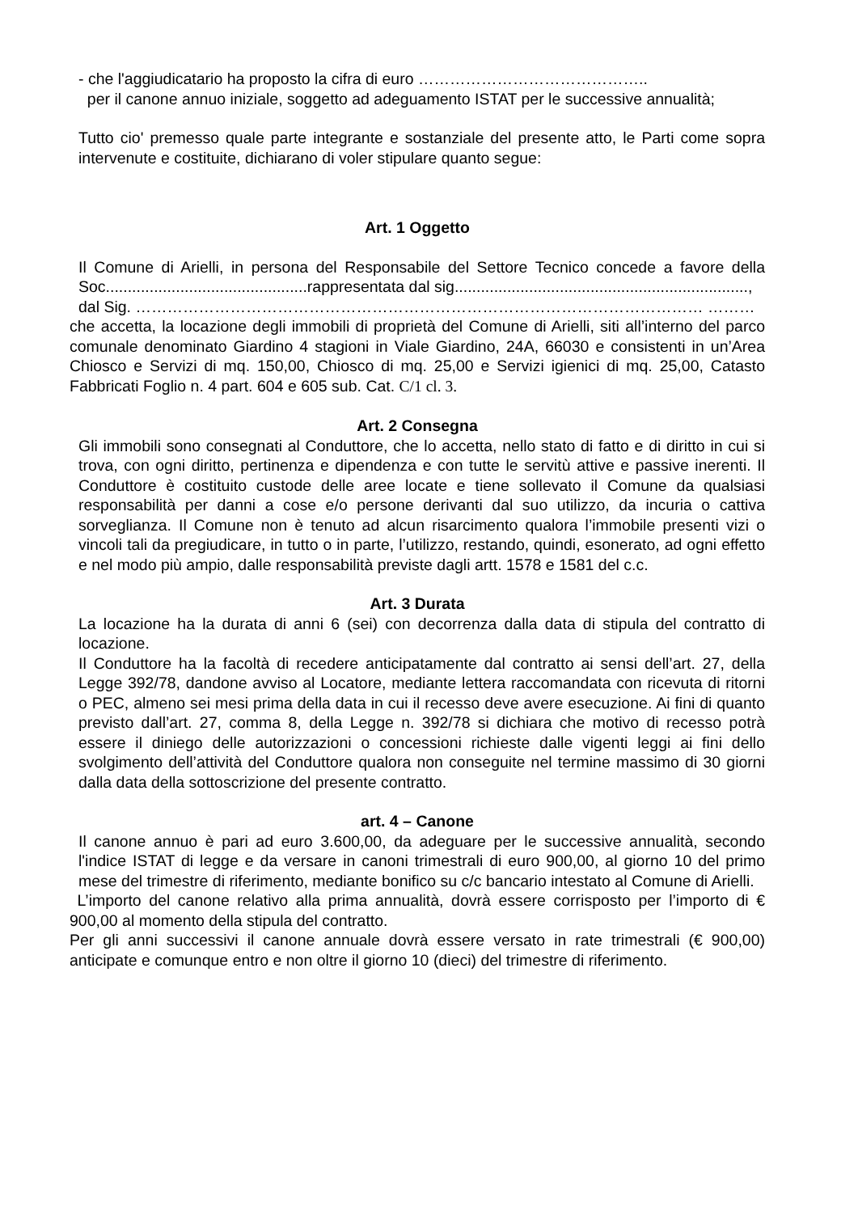- che l'aggiudicatario ha proposto la cifra di euro ……………………………………..
per il canone annuo iniziale, soggetto ad adeguamento ISTAT per le successive annualità;
Tutto cio' premesso quale parte integrante e sostanziale del presente atto, le Parti come sopra intervenute e costituite, dichiarano di voler stipulare quanto segue:
Art. 1 Oggetto
Il Comune di Arielli, in persona del Responsabile del Settore Tecnico concede a favore della Soc..............................................rappresentata dal sig...................................................................,
dal Sig. ……………………………………………………………………………………………… ………
che accetta, la locazione degli immobili di proprietà del Comune di Arielli, siti all’interno del parco comunale denominato Giardino 4 stagioni in Viale Giardino, 24A, 66030 e consistenti in un’Area Chiosco e Servizi di mq. 150,00, Chiosco di mq. 25,00 e Servizi igienici di mq. 25,00, Catasto Fabbricati Foglio n. 4 part. 604 e 605 sub. Cat. C/1 cl. 3.
Art. 2 Consegna
Gli immobili sono consegnati al Conduttore, che lo accetta, nello stato di fatto e di diritto in cui si trova, con ogni diritto, pertinenza e dipendenza e con tutte le servitù attive e passive inerenti. Il Conduttore è costituito custode delle aree locate e tiene sollevato il Comune da qualsiasi responsabilità per danni a cose e/o persone derivanti dal suo utilizzo, da incuria o cattiva sorveglianza. Il Comune non è tenuto ad alcun risarcimento qualora l’immobile presenti vizi o vincoli tali da pregiudicare, in tutto o in parte, l’utilizzo, restando, quindi, esonerato, ad ogni effetto e nel modo più ampio, dalle responsabilità previste dagli artt. 1578 e 1581 del c.c.
Art. 3 Durata
La locazione ha la durata di anni 6 (sei) con decorrenza dalla data di stipula del contratto di locazione.
Il Conduttore ha la facoltà di recedere anticipatamente dal contratto ai sensi dell’art. 27, della Legge 392/78, dandone avviso al Locatore, mediante lettera raccomandata con ricevuta di ritorni o PEC, almeno sei mesi prima della data in cui il recesso deve avere esecuzione. Ai fini di quanto previsto dall’art. 27, comma 8, della Legge n. 392/78 si dichiara che motivo di recesso potrà essere il diniego delle autorizzazioni o concessioni richieste dalle vigenti leggi ai fini dello svolgimento dell’attività del Conduttore qualora non conseguite nel termine massimo di 30 giorni dalla data della sottoscrizione del presente contratto.
art. 4 – Canone
Il canone annuo è pari ad euro 3.600,00, da adeguare per le successive annualità, secondo l'indice ISTAT di legge e da versare in canoni trimestrali di euro 900,00, al giorno 10 del primo mese del trimestre di riferimento, mediante bonifico su c/c bancario intestato al Comune di Arielli.
L’importo del canone relativo alla prima annualità, dovrà essere corrisposto per l’importo di € 900,00 al momento della stipula del contratto.
Per gli anni successivi il canone annuale dovrà essere versato in rate trimestrali (€ 900,00) anticipate e comunque entro e non oltre il giorno 10 (dieci) del trimestre di riferimento.